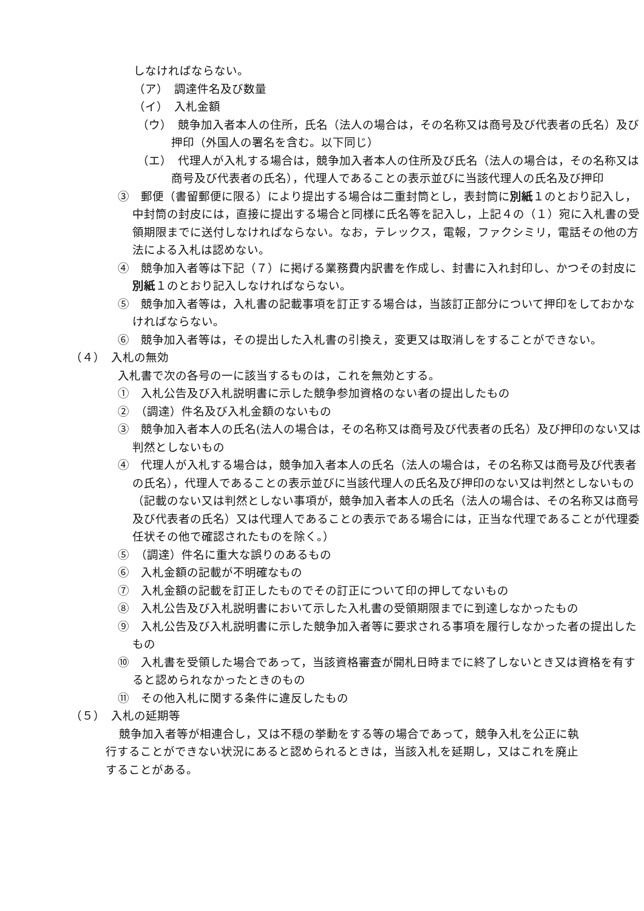しなければならない。
（ア）　調達件名及び数量
（イ）　入札金額
（ウ）　競争加入者本人の住所，氏名（法人の場合は，その名称又は商号及び代表者の氏名）及び押印（外国人の署名を含む。以下同じ）
（エ）　代理人が入札する場合は，競争加入者本人の住所及び氏名（法人の場合は，その名称又は商号及び代表者の氏名），代理人であることの表示並びに当該代理人の氏名及び押印
③　郵便（書留郵便に限る）により提出する場合は二重封筒とし，表封筒に別紙１のとおり記入し，中封筒の封皮には，直接に提出する場合と同様に氏名等を記入し，上記４の（１）宛に入札書の受領期限までに送付しなければならない。なお，テレックス，電報，ファクシミリ，電話その他の方法による入札は認めない。
④　競争加入者等は下記（７）に掲げる業務費内訳書を作成し、封書に入れ封印し、かつその封皮に別紙１のとおり記入しなければならない。
⑤　競争加入者等は，入札書の記載事項を訂正する場合は，当該訂正部分について押印をしておかなければならない。
⑥　競争加入者等は，その提出した入札書の引換え，変更又は取消しをすることができない。
（４）　入札の無効
入札書で次の各号の一に該当するものは，これを無効とする。
①　入札公告及び入札説明書に示した競争参加資格のない者の提出したもの
②　（調達）件名及び入札金額のないもの
③　競争加入者本人の氏名(法人の場合は，その名称又は商号及び代表者の氏名）及び押印のない又は判然としないもの
④　代理人が入札する場合は，競争加入者本人の氏名（法人の場合は，その名称又は商号及び代表者の氏名），代理人であることの表示並びに当該代理人の氏名及び押印のない又は判然としないもの（記載のない又は判然としない事項が，競争加入者本人の氏名（法人の場合は、その名称又は商号及び代表者の氏名）又は代理人であることの表示である場合には，正当な代理であることが代理委任状その他で確認されたものを除く。）
⑤　（調達）件名に重大な誤りのあるもの
⑥　入札金額の記載が不明確なもの
⑦　入札金額の記載を訂正したものでその訂正について印の押してないもの
⑧　入札公告及び入札説明書において示した入札書の受領期限までに到達しなかったもの
⑨　入札公告及び入札説明書に示した競争加入者等に要求される事項を履行しなかった者の提出したもの
⑩　入札書を受領した場合であって，当該資格審査が開札日時までに終了しないとき又は資格を有すると認められなかったときのもの
⑪　その他入札に関する条件に違反したもの
（５）　入札の延期等
競争加入者等が相連合し，又は不穏の挙動をする等の場合であって，競争入札を公正に執行することができない状況にあると認められるときは，当該入札を延期し，又はこれを廃止することがある。